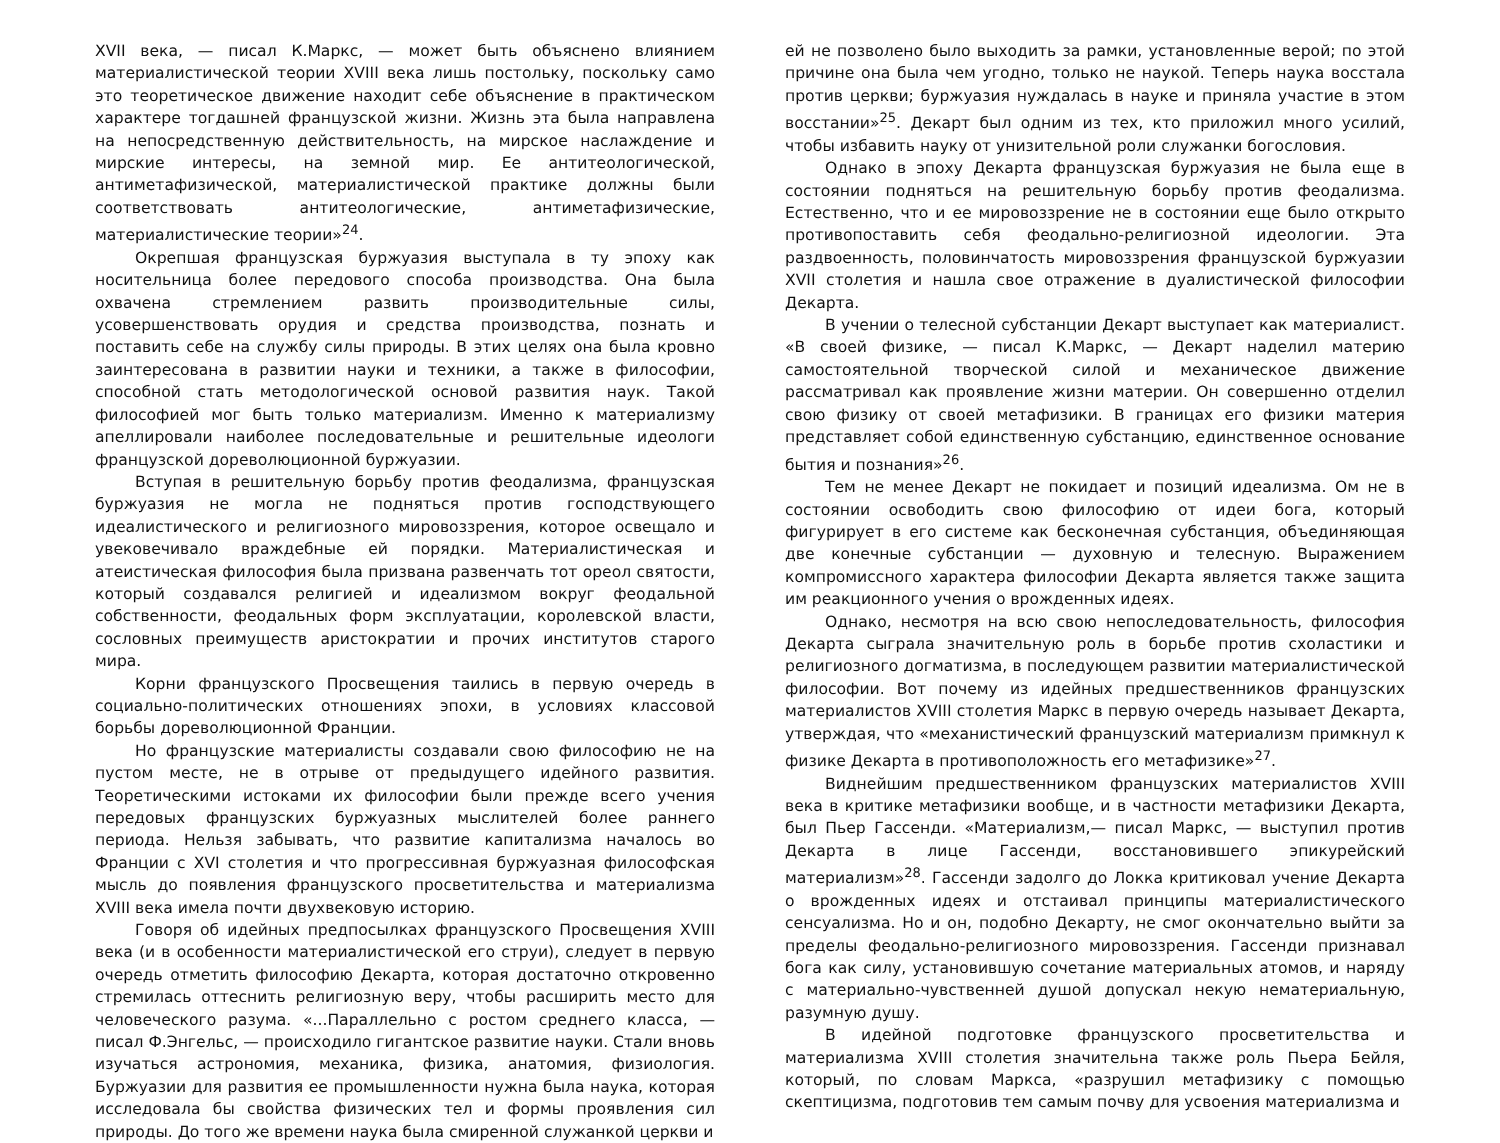XVII века, — писал К.Маркс, — может быть объяснено влиянием материалистической теории XVIII века лишь постольку, поскольку само это теоретическое движение находит себе объяснение в практическом характере тогдашней французской жизни. Жизнь эта была направлена на непосредственную действительность, на мирское наслаждение и мирские интересы, на земной мир. Ее антитеологической, антиметафизической, материалистической практике должны были соответствовать антитеологические, антиметафизические, материалистические теории»<sup>24</sup>.
Окрепшая французская буржуазия выступала в ту эпоху как носительница более передового способа производства. Она была охвачена стремлением развить производительные силы, усовершенствовать орудия и средства производства, познать и поставить себе на службу силы природы. В этих целях она была кровно заинтересована в развитии науки и техники, а также в философии, способной стать методологической основой развития наук. Такой философией мог быть только материализм. Именно к материализму апеллировали наиболее последовательные и решительные идеологи французской дореволюционной буржуазии.
Вступая в решительную борьбу против феодализма, французская буржуазия не могла не подняться против господствующего идеалистического и религиозного мировоззрения, которое освещало и увековечивало враждебные ей порядки. Материалистическая и атеистическая философия была призвана развенчать тот ореол святости, который создавался религией и идеализмом вокруг феодальной собственности, феодальных форм эксплуатации, королевской власти, сословных преимуществ аристократии и прочих институтов старого мира.
Корни французского Просвещения таились в первую очередь в социально-политических отношениях эпохи, в условиях классовой борьбы дореволюционной Франции.
Но французские материалисты создавали свою философию не на пустом месте, не в отрыве от предыдущего идейного развития. Теоретическими истоками их философии были прежде всего учения передовых французских буржуазных мыслителей более раннего периода. Нельзя забывать, что развитие капитализма началось во Франции с XVI столетия и что прогрессивная буржуазная философская мысль до появления французского просветительства и материализма XVIII века имела почти двухвековую историю.
Говоря об идейных предпосылках французского Просвещения XVIII века (и в особенности материалистической его струи), следует в первую очередь отметить философию Декарта, которая достаточно откровенно стремилась оттеснить религиозную веру, чтобы расширить место для человеческого разума. «...Параллельно с ростом среднего класса, — писал Ф.Энгельс, — происходило гигантское развитие науки. Стали вновь изучаться астрономия, механика, физика, анатомия, физиология. Буржуазии для развития ее промышленности нужна была наука, которая исследовала бы свойства физических тел и формы проявления сил природы. До того же времени наука была смиренной служанкой церкви и
ей не позволено было выходить за рамки, установленные верой; по этой причине она была чем угодно, только не наукой. Теперь наука восстала против церкви; буржуазия нуждалась в науке и приняла участие в этом восстании»<sup>25</sup>. Декарт был одним из тех, кто приложил много усилий, чтобы избавить науку от унизительной роли служанки богословия.
Однако в эпоху Декарта французская буржуазия не была еще в состоянии подняться на решительную борьбу против феодализма. Естественно, что и ее мировоззрение не в состоянии еще было открыто противопоставить себя феодально-религиозной идеологии. Эта раздвоенность, половинчатость мировоззрения французской буржуазии XVII столетия и нашла свое отражение в дуалистической философии Декарта.
В учении о телесной субстанции Декарт выступает как материалист. «В своей физике, — писал К.Маркс, — Декарт наделил материю самостоятельной творческой силой и механическое движение рассматривал как проявление жизни материи. Он совершенно отделил свою физику от своей метафизики. В границах его физики материя представляет собой единственную субстанцию, единственное основание бытия и познания»<sup>26</sup>.
Тем не менее Декарт не покидает и позиций идеализма. Ом не в состоянии освободить свою философию от идеи бога, который фигурирует в его системе как бесконечная субстанция, объединяющая две конечные субстанции — духовную и телесную. Выражением компромиссного характера философии Декарта является также защита им реакционного учения о врожденных идеях.
Однако, несмотря на всю свою непоследовательность, философия Декарта сыграла значительную роль в борьбе против схоластики и религиозного догматизма, в последующем развитии материалистической философии. Вот почему из идейных предшественников французских материалистов XVIII столетия Маркс в первую очередь называет Декарта, утверждая, что «механистический французский материализм примкнул к физике Декарта в противоположность его метафизике»<sup>27</sup>.
Виднейшим предшественником французских материалистов XVIII века в критике метафизики вообще, и в частности метафизики Декарта, был Пьер Гассенди. «Материализм,— писал Маркс, — выступил против Декарта в лице Гассенди, восстановившего эпикурейский материализм»<sup>28</sup>. Гассенди задолго до Локка критиковал учение Декарта о врожденных идеях и отстаивал принципы материалистического сенсуализма. Но и он, подобно Декарту, не смог окончательно выйти за пределы феодально-религиозного мировоззрения. Гассенди признавал бога как силу, установившую сочетание материальных атомов, и наряду с материально-чувственней душой допускал некую нематериальную, разумную душу.
В идейной подготовке французского просветительства и материализма XVIII столетия значительна также роль Пьера Бейля, который, по словам Маркса, «разрушил метафизику с помощью скептицизма, подготовив тем самым почву для усвоения материализма и